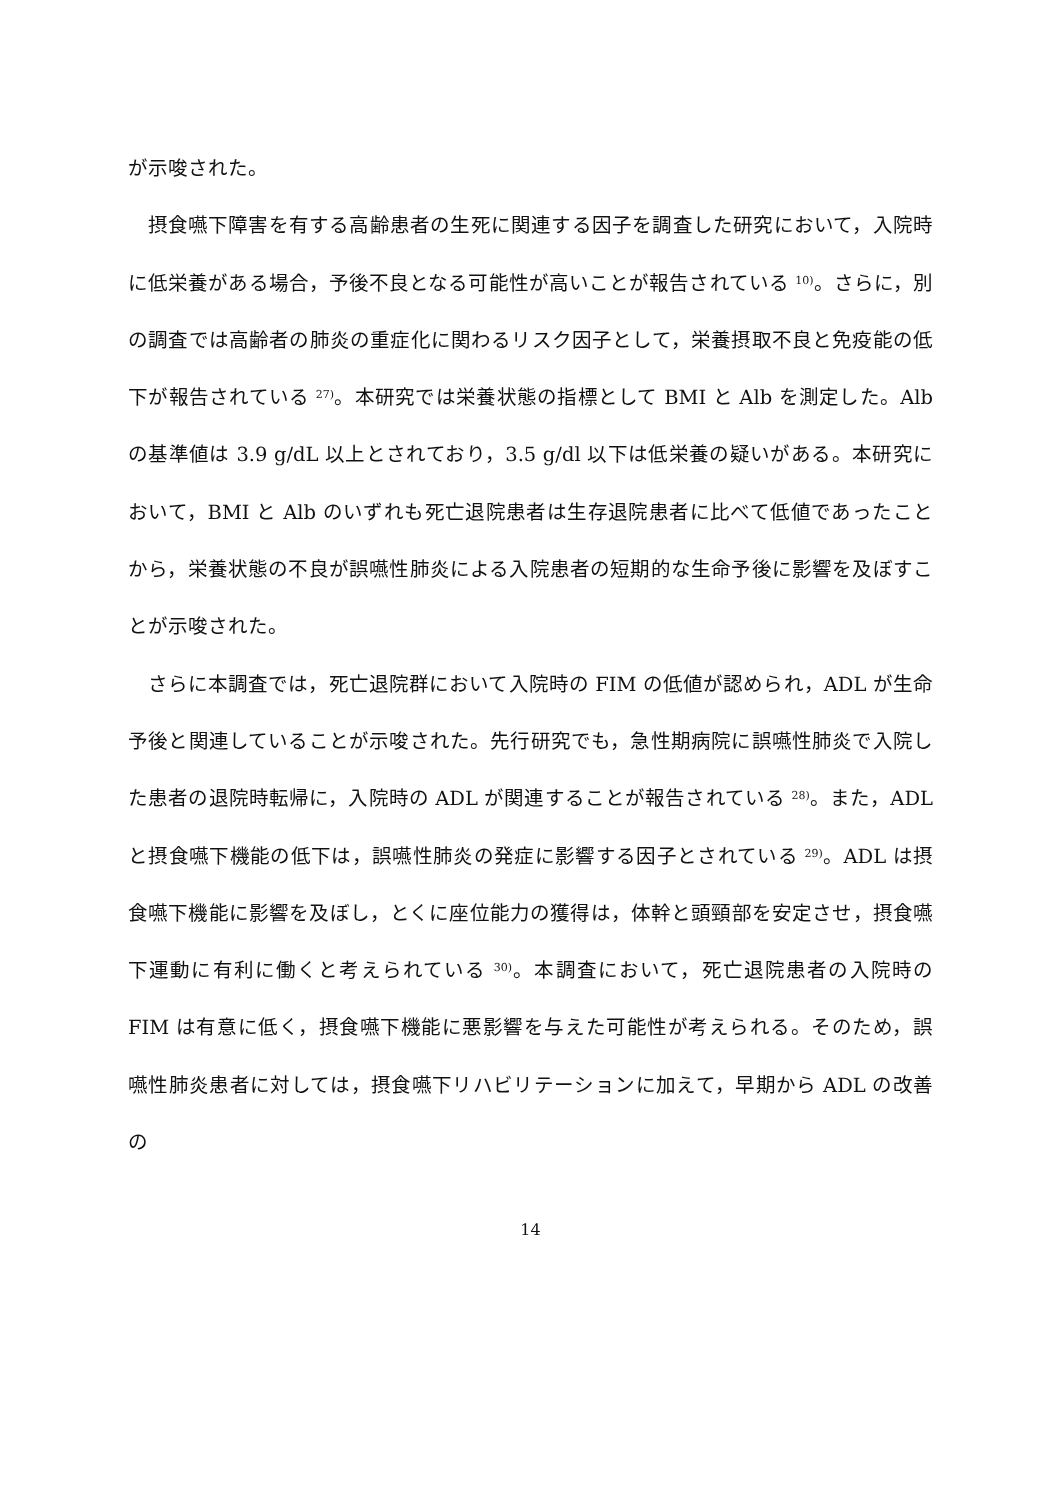が示唆された。
摂食嚥下障害を有する高齢患者の生死に関連する因子を調査した研究において，入院時に低栄養がある場合，予後不良となる可能性が高いことが報告されている <sup>10)</sup>。さらに，別の調査では高齢者の肺炎の重症化に関わるリスク因子として，栄養摂取不良と免疫能の低下が報告されている <sup>27)</sup>。本研究では栄養状態の指標として BMI と Alb を測定した。Alb の基準値は 3.9 g/dL 以上とされており，3.5 g/dl 以下は低栄養の疑いがある。本研究において，BMI と Alb のいずれも死亡退院患者は生存退院患者に比べて低値であったことから，栄養状態の不良が誤嚥性肺炎による入院患者の短期的な生命予後に影響を及ぼすことが示唆された。
さらに本調査では，死亡退院群において入院時の FIM の低値が認められ，ADL が生命予後と関連していることが示唆された。先行研究でも，急性期病院に誤嚥性肺炎で入院した患者の退院時転帰に，入院時の ADL が関連することが報告されている <sup>28)</sup>。また，ADL と摂食嚥下機能の低下は，誤嚥性肺炎の発症に影響する因子とされている <sup>29)</sup>。ADL は摂食嚥下機能に影響を及ぼし，とくに座位能力の獲得は，体幹と頭頸部を安定させ，摂食嚥下運動に有利に働くと考えられている <sup>30)</sup>。本調査において，死亡退院患者の入院時の FIM は有意に低く，摂食嚥下機能に悪影響を与えた可能性が考えられる。そのため，誤嚥性肺炎患者に対しては，摂食嚥下リハビリテーションに加えて，早期から ADL の改善の
14